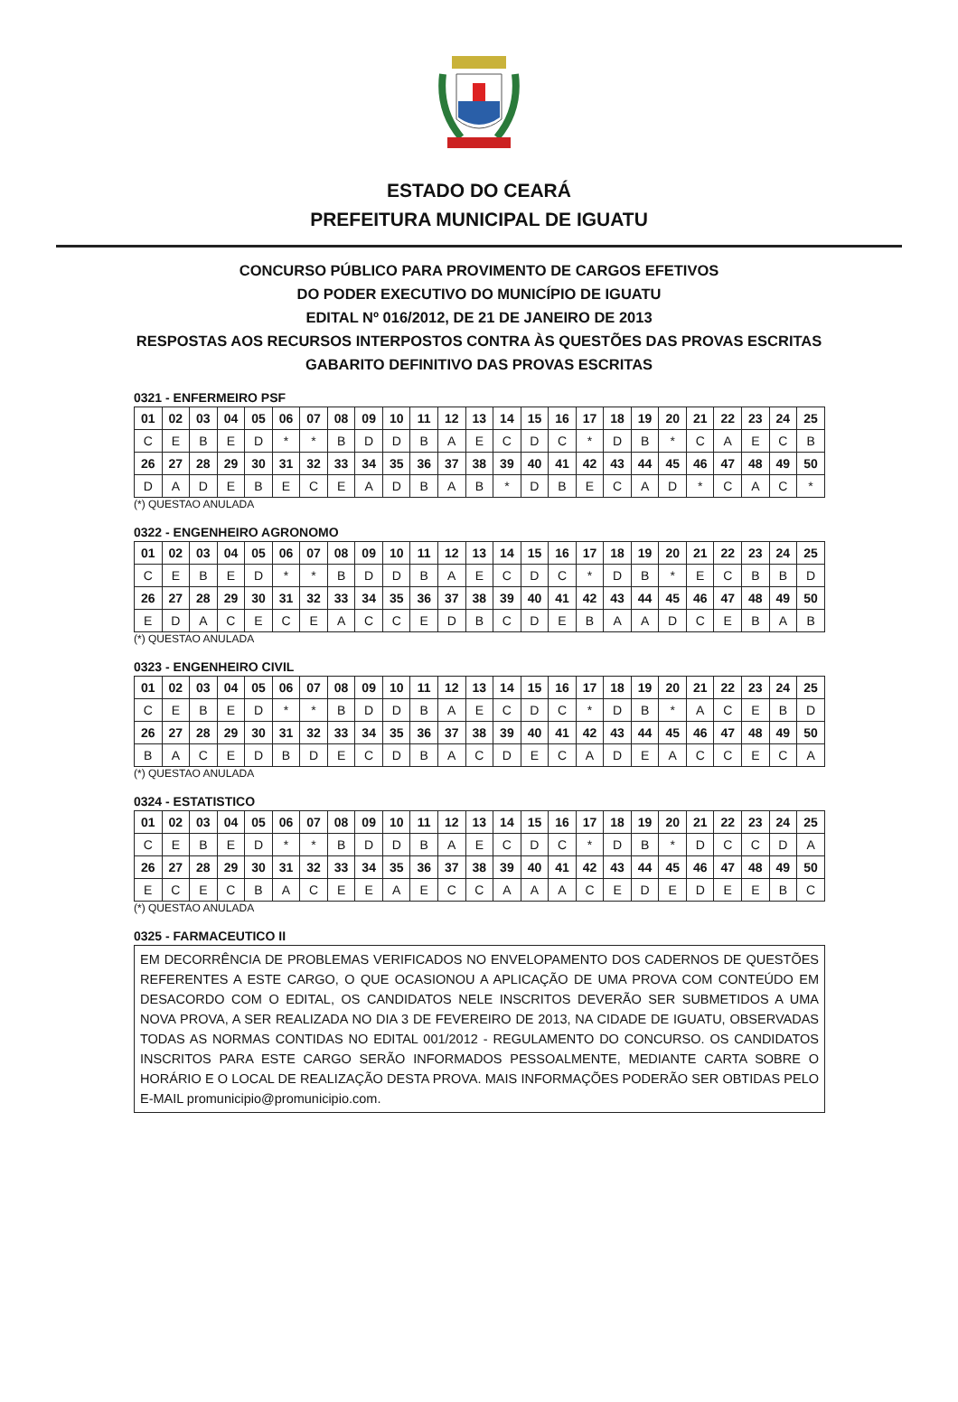ESTADO DO CEARÁ
PREFEITURA MUNICIPAL DE IGUATU
CONCURSO PÚBLICO PARA PROVIMENTO DE CARGOS EFETIVOS
DO PODER EXECUTIVO DO MUNICÍPIO DE IGUATU
EDITAL Nº 016/2012, DE 21 DE JANEIRO DE 2013
RESPOSTAS AOS RECURSOS INTERPOSTOS CONTRA ÀS QUESTÕES DAS PROVAS ESCRITAS
GABARITO DEFINITIVO DAS PROVAS ESCRITAS
0321 - ENFERMEIRO PSF
| 01 | 02 | 03 | 04 | 05 | 06 | 07 | 08 | 09 | 10 | 11 | 12 | 13 | 14 | 15 | 16 | 17 | 18 | 19 | 20 | 21 | 22 | 23 | 24 | 25 |
| C | E | B | E | D | * | * | B | D | D | B | A | E | C | D | C | * | D | B | * | C | A | E | C | B |
| 26 | 27 | 28 | 29 | 30 | 31 | 32 | 33 | 34 | 35 | 36 | 37 | 38 | 39 | 40 | 41 | 42 | 43 | 44 | 45 | 46 | 47 | 48 | 49 | 50 |
| D | A | D | E | B | E | C | E | A | D | B | A | B | * | D | B | E | C | A | D | * | C | A | C | * |
(*) QUESTAO ANULADA
0322 - ENGENHEIRO AGRONOMO
| 01 | 02 | 03 | 04 | 05 | 06 | 07 | 08 | 09 | 10 | 11 | 12 | 13 | 14 | 15 | 16 | 17 | 18 | 19 | 20 | 21 | 22 | 23 | 24 | 25 |
| C | E | B | E | D | * | * | B | D | D | B | A | E | C | D | C | * | D | B | * | E | C | B | B | D |
| 26 | 27 | 28 | 29 | 30 | 31 | 32 | 33 | 34 | 35 | 36 | 37 | 38 | 39 | 40 | 41 | 42 | 43 | 44 | 45 | 46 | 47 | 48 | 49 | 50 |
| E | D | A | C | E | C | E | A | C | C | E | D | B | C | D | E | B | A | A | D | C | E | B | A | B |
(*) QUESTAO ANULADA
0323 - ENGENHEIRO CIVIL
| 01 | 02 | 03 | 04 | 05 | 06 | 07 | 08 | 09 | 10 | 11 | 12 | 13 | 14 | 15 | 16 | 17 | 18 | 19 | 20 | 21 | 22 | 23 | 24 | 25 |
| C | E | B | E | D | * | * | B | D | D | B | A | E | C | D | C | * | D | B | * | A | C | E | B | D |
| 26 | 27 | 28 | 29 | 30 | 31 | 32 | 33 | 34 | 35 | 36 | 37 | 38 | 39 | 40 | 41 | 42 | 43 | 44 | 45 | 46 | 47 | 48 | 49 | 50 |
| B | A | C | E | D | B | D | E | C | D | B | A | C | D | E | C | A | D | E | A | C | C | E | C | A |
(*) QUESTAO ANULADA
0324 - ESTATISTICO
| 01 | 02 | 03 | 04 | 05 | 06 | 07 | 08 | 09 | 10 | 11 | 12 | 13 | 14 | 15 | 16 | 17 | 18 | 19 | 20 | 21 | 22 | 23 | 24 | 25 |
| C | E | B | E | D | * | * | B | D | D | B | A | E | C | D | C | * | D | B | * | D | C | C | D | A |
| 26 | 27 | 28 | 29 | 30 | 31 | 32 | 33 | 34 | 35 | 36 | 37 | 38 | 39 | 40 | 41 | 42 | 43 | 44 | 45 | 46 | 47 | 48 | 49 | 50 |
| E | C | E | C | B | A | C | E | E | A | E | C | C | A | A | A | C | E | D | E | D | E | E | B | C |
(*) QUESTAO ANULADA
0325 - FARMACEUTICO II
EM DECORRÊNCIA DE PROBLEMAS VERIFICADOS NO ENVELOPAMENTO DOS CADERNOS DE QUESTÕES REFERENTES A ESTE CARGO, O QUE OCASIONOU A APLICAÇÃO DE UMA PROVA COM CONTEÚDO EM DESACORDO COM O EDITAL, OS CANDIDATOS NELE INSCRITOS DEVERÃO SER SUBMETIDOS A UMA NOVA PROVA, A SER REALIZADA NO DIA 3 DE FEVEREIRO DE 2013, NA CIDADE DE IGUATU, OBSERVADAS TODAS AS NORMAS CONTIDAS NO EDITAL 001/2012 - REGULAMENTO DO CONCURSO. OS CANDIDATOS INSCRITOS PARA ESTE CARGO SERÃO INFORMADOS PESSOALMENTE, MEDIANTE CARTA SOBRE O HORÁRIO E O LOCAL DE REALIZAÇÃO DESTA PROVA. MAIS INFORMAÇÕES PODERÃO SER OBTIDAS PELO E-MAIL promunicipio@promunicipio.com.